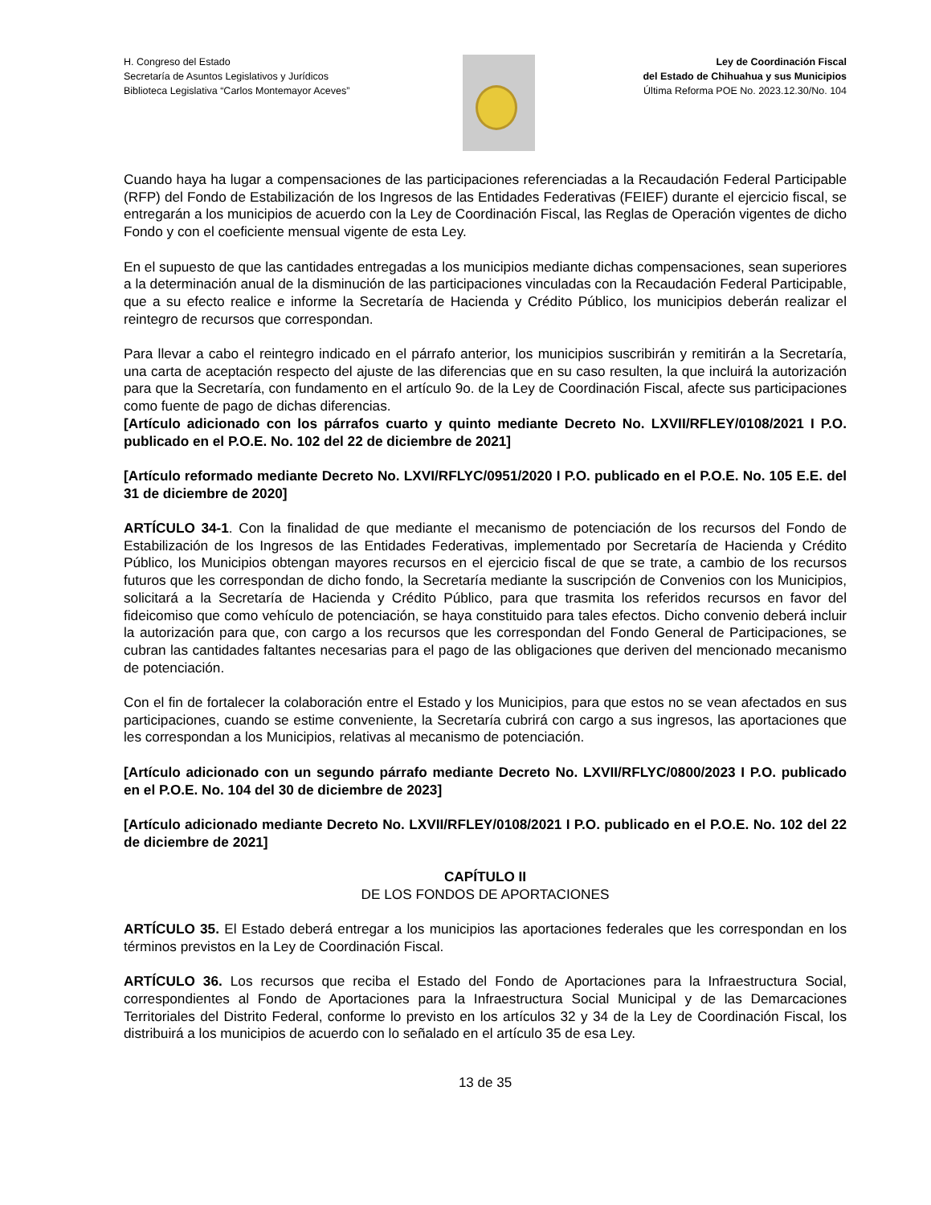H. Congreso del Estado
Secretaría de Asuntos Legislativos y Jurídicos
Biblioteca Legislativa “Carlos Montemayor Aceves”
Ley de Coordinación Fiscal
del Estado de Chihuahua y sus Municipios
Última Reforma POE No. 2023.12.30/No. 104
Cuando haya ha lugar a compensaciones de las participaciones referenciadas a la Recaudación Federal Participable (RFP) del Fondo de Estabilización de los Ingresos de las Entidades Federativas (FEIEF) durante el ejercicio fiscal, se entregarán a los municipios de acuerdo con la Ley de Coordinación Fiscal, las Reglas de Operación vigentes de dicho Fondo y con el coeficiente mensual vigente de esta Ley.
En el supuesto de que las cantidades entregadas a los municipios mediante dichas compensaciones, sean superiores a la determinación anual de la disminución de las participaciones vinculadas con la Recaudación Federal Participable, que a su efecto realice e informe la Secretaría de Hacienda y Crédito Público, los municipios deberán realizar el reintegro de recursos que correspondan.
Para llevar a cabo el reintegro indicado en el párrafo anterior, los municipios suscribirán y remitirán a la Secretaría, una carta de aceptación respecto del ajuste de las diferencias que en su caso resulten, la que incluirá la autorización para que la Secretaría, con fundamento en el artículo 9o. de la Ley de Coordinación Fiscal, afecte sus participaciones como fuente de pago de dichas diferencias.
[Artículo adicionado con los párrafos cuarto y quinto mediante Decreto No. LXVII/RFLEY/0108/2021 I P.O. publicado en el P.O.E. No. 102 del 22 de diciembre de 2021]
[Artículo reformado mediante Decreto No. LXVI/RFLYC/0951/2020 I P.O. publicado en el P.O.E. No. 105 E.E. del 31 de diciembre de 2020]
ARTÍCULO 34-1. Con la finalidad de que mediante el mecanismo de potenciación de los recursos del Fondo de Estabilización de los Ingresos de las Entidades Federativas, implementado por Secretaría de Hacienda y Crédito Público, los Municipios obtengan mayores recursos en el ejercicio fiscal de que se trate, a cambio de los recursos futuros que les correspondan de dicho fondo, la Secretaría mediante la suscripción de Convenios con los Municipios, solicitará a la Secretaría de Hacienda y Crédito Público, para que trasmita los referidos recursos en favor del fideicomiso que como vehículo de potenciación, se haya constituido para tales efectos. Dicho convenio deberá incluir la autorización para que, con cargo a los recursos que les correspondan del Fondo General de Participaciones, se cubran las cantidades faltantes necesarias para el pago de las obligaciones que deriven del mencionado mecanismo de potenciación.
Con el fin de fortalecer la colaboración entre el Estado y los Municipios, para que estos no se vean afectados en sus participaciones, cuando se estime conveniente, la Secretaría cubrirá con cargo a sus ingresos, las aportaciones que les correspondan a los Municipios, relativas al mecanismo de potenciación.
[Artículo adicionado con un segundo párrafo mediante Decreto No. LXVII/RFLYC/0800/2023 I P.O. publicado en el P.O.E. No. 104 del 30 de diciembre de 2023]
[Artículo adicionado mediante Decreto No. LXVII/RFLEY/0108/2021 I P.O. publicado en el P.O.E. No. 102 del 22 de diciembre de 2021]
CAPÍTULO II
DE LOS FONDOS DE APORTACIONES
ARTÍCULO 35. El Estado deberá entregar a los municipios las aportaciones federales que les correspondan en los términos previstos en la Ley de Coordinación Fiscal.
ARTÍCULO 36. Los recursos que reciba el Estado del Fondo de Aportaciones para la Infraestructura Social, correspondientes al Fondo de Aportaciones para la Infraestructura Social Municipal y de las Demarcaciones Territoriales del Distrito Federal, conforme lo previsto en los artículos 32 y 34 de la Ley de Coordinación Fiscal, los distribuirá a los municipios de acuerdo con lo señalado en el artículo 35 de esa Ley.
13 de 35